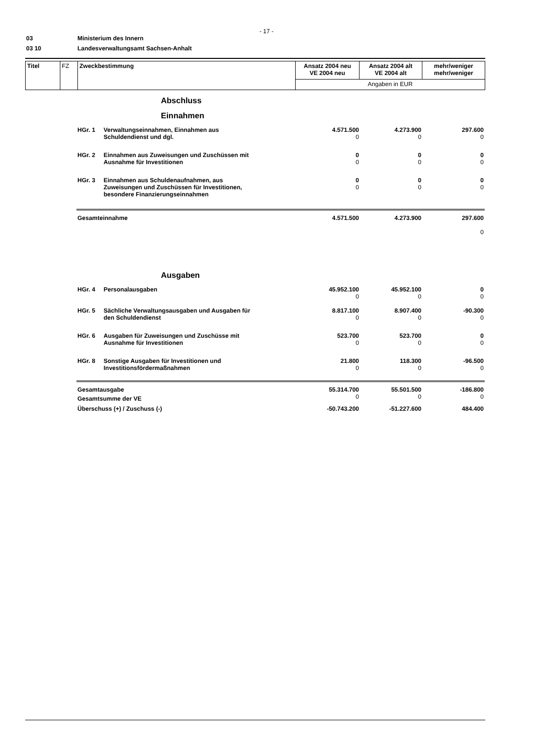- 17 -
03 Ministerium des Innern
03 10 Landesverwaltungsamt Sachsen-Anhalt
| Titel | FZ | Zweckbestimmung | Ansatz 2004 neu VE 2004 neu | Ansatz 2004 alt VE 2004 alt | mehr/weniger mehr/weniger |
| | | | Angaben in EUR | | |
Abschluss
Einnahmen
| HGr. 1 | Verwaltungseinnahmen, Einnahmen aus Schuldendienst und dgl. | 4.571.500 0 | 4.273.900 0 | 297.600 0 |
| HGr. 2 | Einnahmen aus Zuweisungen und Zuschüssen mit Ausnahme für Investitionen | 0 0 | 0 0 | 0 0 |
| HGr. 3 | Einnahmen aus Schuldenaufnahmen, aus Zuweisungen und Zuschüssen für Investitionen, besondere Finanzierungseinnahmen | 0 0 | 0 0 | 0 0 |
| Gesamteinnahme | | 4.571.500 | 4.273.900 | 297.600 0 |
Ausgaben
| HGr. 4 | Personalausgaben | 45.952.100 0 | 45.952.100 0 | 0 0 |
| HGr. 5 | Sächliche Verwaltungsausgaben und Ausgaben für den Schuldendienst | 8.817.100 0 | 8.907.400 0 | -90.300 0 |
| HGr. 6 | Ausgaben für Zuweisungen und Zuschüsse mit Ausnahme für Investitionen | 523.700 0 | 523.700 0 | 0 0 |
| HGr. 8 | Sonstige Ausgaben für Investitionen und Investitionsfördermaßnahmen | 21.800 0 | 118.300 0 | -96.500 0 |
| Gesamtausgabe | | 55.314.700 | 55.501.500 | -186.800 |
| Gesamtsumme der VE | | 0 | 0 | 0 |
| Überschuss (+) / Zuschuss (-) | | -50.743.200 | -51.227.600 | 484.400 |